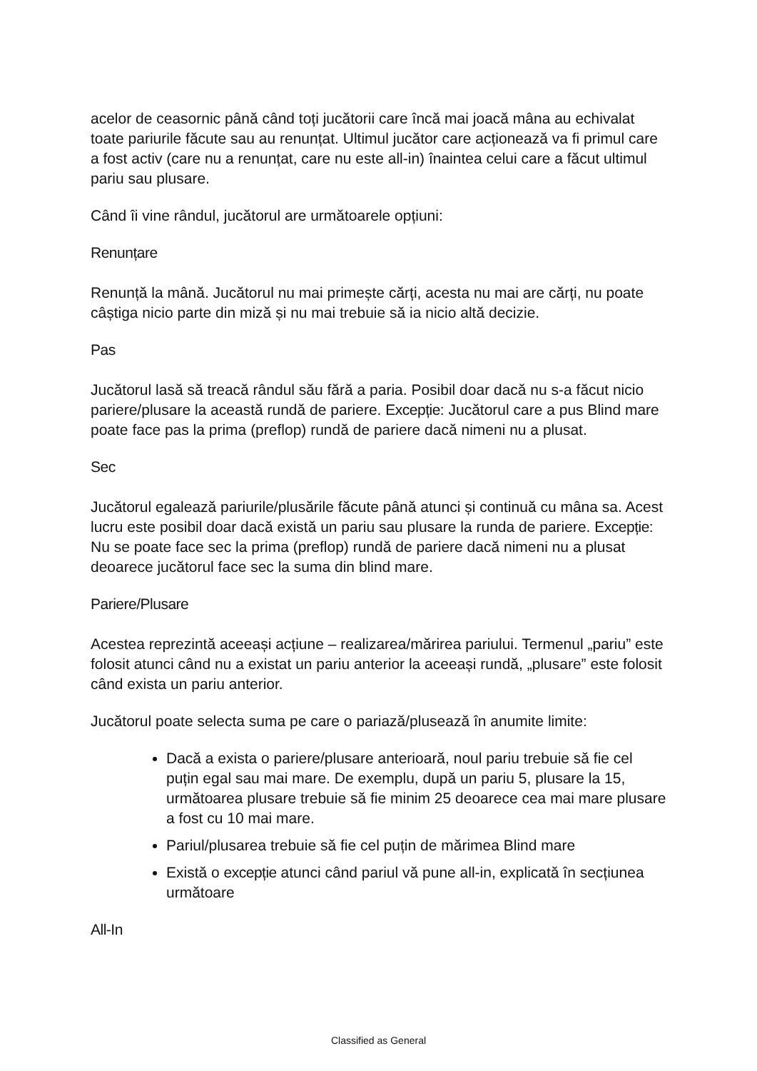acelor de ceasornic până când toți jucătorii care încă mai joacă mâna au echivalat toate pariurile făcute sau au renunțat. Ultimul jucător care acționează va fi primul care a fost activ (care nu a renunțat, care nu este all-in) înaintea celui care a făcut ultimul pariu sau plusare.
Când îi vine rândul, jucătorul are următoarele opțiuni:
Renunțare
Renunță la mână. Jucătorul nu mai primește cărți, acesta nu mai are cărți, nu poate câștiga nicio parte din miză și nu mai trebuie să ia nicio altă decizie.
Pas
Jucătorul lasă să treacă rândul său fără a paria. Posibil doar dacă nu s-a făcut nicio pariere/plusare la această rundă de pariere. Excepție: Jucătorul care a pus Blind mare poate face pas la prima (preflop) rundă de pariere dacă nimeni nu a plusat.
Sec
Jucătorul egalează pariurile/plusările făcute până atunci și continuă cu mâna sa. Acest lucru este posibil doar dacă există un pariu sau plusare la runda de pariere. Excepție: Nu se poate face sec la prima (preflop) rundă de pariere dacă nimeni nu a plusat deoarece jucătorul face sec la suma din blind mare.
Pariere/Plusare
Acestea reprezintă aceeași acțiune – realizarea/mărirea pariului. Termenul „pariu” este folosit atunci când nu a existat un pariu anterior la aceeași rundă, „plusare” este folosit când exista un pariu anterior.
Jucătorul poate selecta suma pe care o pariază/plusează în anumite limite:
Dacă a exista o pariere/plusare anterioară, noul pariu trebuie să fie cel puțin egal sau mai mare. De exemplu, după un pariu 5, plusare la 15, următoarea plusare trebuie să fie minim 25 deoarece cea mai mare plusare a fost cu 10 mai mare.
Pariul/plusarea trebuie să fie cel puțin de mărimea Blind mare
Există o excepție atunci când pariul vă pune all-in, explicată în secțiunea următoare
All-In
Classified as General